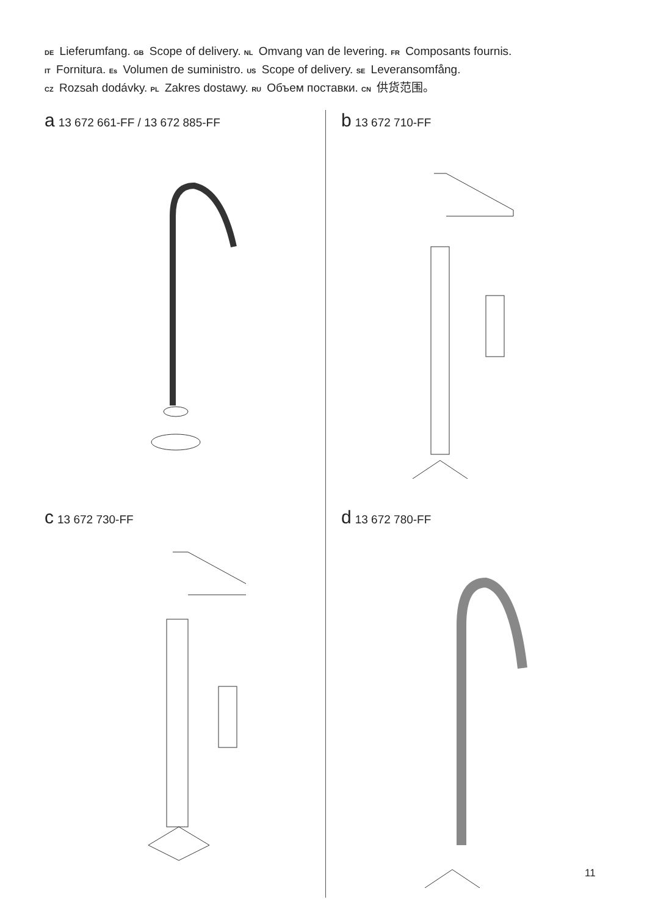DE Lieferumfang. GB Scope of delivery. NL Omvang van de levering. FR Composants fournis.
IT Fornitura. Es Volumen de suministro. US Scope of delivery. SE Leveransomfång.
CZ Rozsah dodávky. PL Zakres dostawy. RU Объем поставки. CN 供货范围。
a 13 672 661-FF / 13 672 885-FF
b 13 672 710-FF
c 13 672 730-FF
d 13 672 780-FF
11